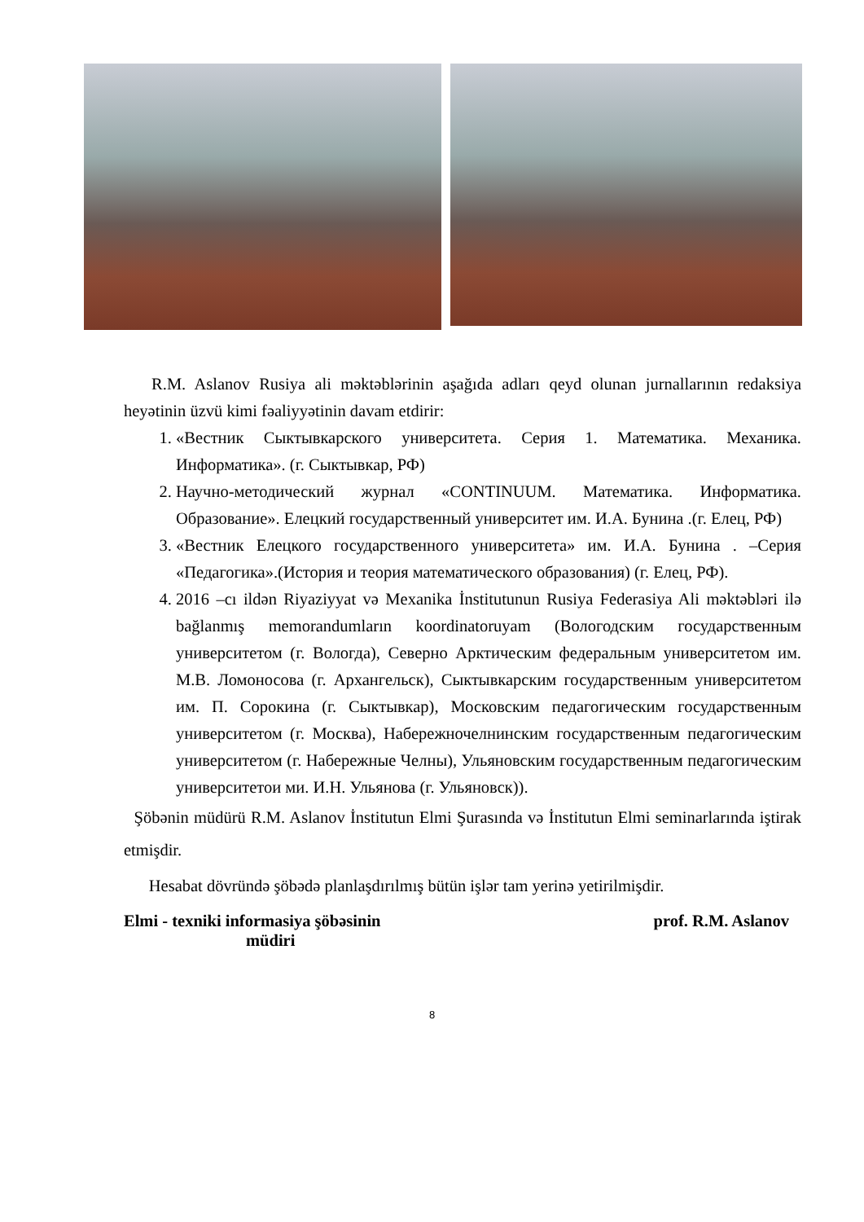R.M. Aslanov Rusiya ali məktəblərinin aşağıda adları qeyd olunan jurnallarının redaksiya heyətinin üzvü kimi fəaliyyətinin davam etdirir:
1. «Вестник Сыктывкарского университета. Серия 1. Математика. Механика. Информатика». (г. Сыктывкар, РФ)
2. Научно-методический журнал «CONTINUUM. Математика. Информатика. Образование». Елецкий государственный университет им. И.А. Бунина .(г. Елец, РФ)
3. «Вестник Елецкого государственного университета» им. И.А. Бунина . –Серия «Педагогика».(История и теория математического образования) (г. Елец, РФ).
4. 2016 –cı ildən Riyaziyyat və Mexanika İnstitutunun Rusiya Federasiya Ali məktəbləri ilə bağlanmış memorandumların koordinatoruyam (Вологодским государственным университетом (г. Вологда), Северно Арктическим федеральным университетом им. М.В. Ломоносова (г. Архангельск), Сыктывкарским государственным университетом им. П. Сорокина (г. Сыктывкар), Московским педагогическим государственным университетом (г. Москва), Набережночелнинским государственным педагогическим университетом (г. Набережные Челны), Ульяновским государственным педагогическим университетои ми. И.Н. Ульянова (г. Ульяновск)).
Şöbənin müdürü R.M. Aslanov İnstitutun Elmi Şurasında və İnstitutun Elmi seminarlarında iştirak etmişdir.
Hesabat dövründə şöbədə planlaşdırılmış bütün işlər tam yerinə yetirilmişdir.
Elmi - texniki informasiya şöbəsinin
müdiri
prof. R.M. Aslanov
8